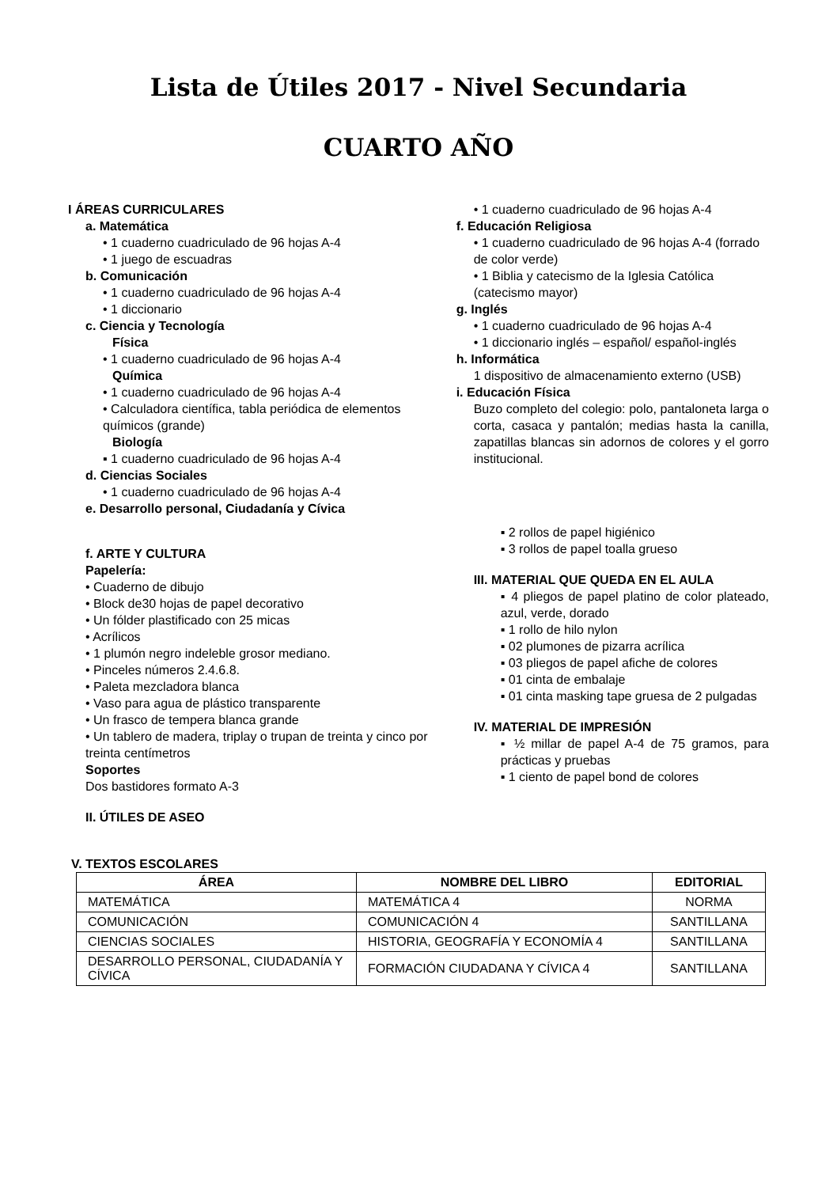Lista de Útiles 2017 - Nivel Secundaria
CUARTO AÑO
I ÁREAS CURRICULARES
a. Matemática
• 1 cuaderno cuadriculado de 96 hojas A-4
• 1 juego de escuadras
b. Comunicación
• 1 cuaderno cuadriculado de 96 hojas A-4
• 1 diccionario
c. Ciencia y Tecnología
Física
• 1 cuaderno cuadriculado de 96 hojas A-4
Química
• 1 cuaderno cuadriculado de 96 hojas A-4
• Calculadora científica, tabla periódica de elementos químicos (grande)
Biología
▪ 1 cuaderno cuadriculado de 96 hojas A-4
d. Ciencias Sociales
• 1 cuaderno cuadriculado de 96 hojas A-4
e. Desarrollo personal, Ciudadanía y Cívica
f. ARTE Y CULTURA
Papelería:
• Cuaderno de dibujo
• Block de30 hojas de papel decorativo
• Un fólder plastificado con 25 micas
• Acrílicos
• 1 plumón negro indeleble grosor mediano.
• Pinceles números 2.4.6.8.
• Paleta mezcladora blanca
• Vaso para agua de plástico transparente
• Un frasco de tempera blanca grande
• Un tablero de madera, triplay o trupan de treinta y cinco por treinta centímetros
Soportes
Dos bastidores formato A-3
II. ÚTILES DE ASEO
• 1 cuaderno cuadriculado de 96 hojas A-4
f. Educación Religiosa
• 1 cuaderno cuadriculado de 96 hojas A-4 (forrado de color verde)
• 1 Biblia y catecismo de la Iglesia Católica (catecismo mayor)
g. Inglés
• 1 cuaderno cuadriculado de 96 hojas A-4
• 1 diccionario inglés – español/ español-inglés
h. Informática
1 dispositivo de almacenamiento externo (USB)
i. Educación Física
Buzo completo del colegio: polo, pantaloneta larga o corta, casaca y pantalón; medias hasta la canilla, zapatillas blancas sin adornos de colores y el gorro institucional.
▪ 2 rollos de papel higiénico
▪ 3 rollos de papel toalla grueso
III. MATERIAL QUE QUEDA EN EL AULA
▪ 4 pliegos de papel platino de color plateado, azul, verde, dorado
▪ 1 rollo de hilo nylon
▪ 02 plumones de pizarra acrílica
▪ 03 pliegos de papel afiche de colores
▪ 01 cinta de embalaje
▪ 01 cinta masking tape gruesa de 2 pulgadas
IV. MATERIAL DE IMPRESIÓN
▪ ½ millar de papel A-4 de 75 gramos, para prácticas y pruebas
▪ 1 ciento de papel bond de colores
V. TEXTOS ESCOLARES
| ÁREA | NOMBRE DEL LIBRO | EDITORIAL |
| --- | --- | --- |
| MATEMÁTICA | MATEMÁTICA 4 | NORMA |
| COMUNICACIÓN | COMUNICACIÓN 4 | SANTILLANA |
| CIENCIAS SOCIALES | HISTORIA, GEOGRAFÍA Y ECONOMÍA 4 | SANTILLANA |
| DESARROLLO PERSONAL, CIUDADANÍA Y CÍVICA | FORMACIÓN CIUDADANA Y CÍVICA 4 | SANTILLANA |